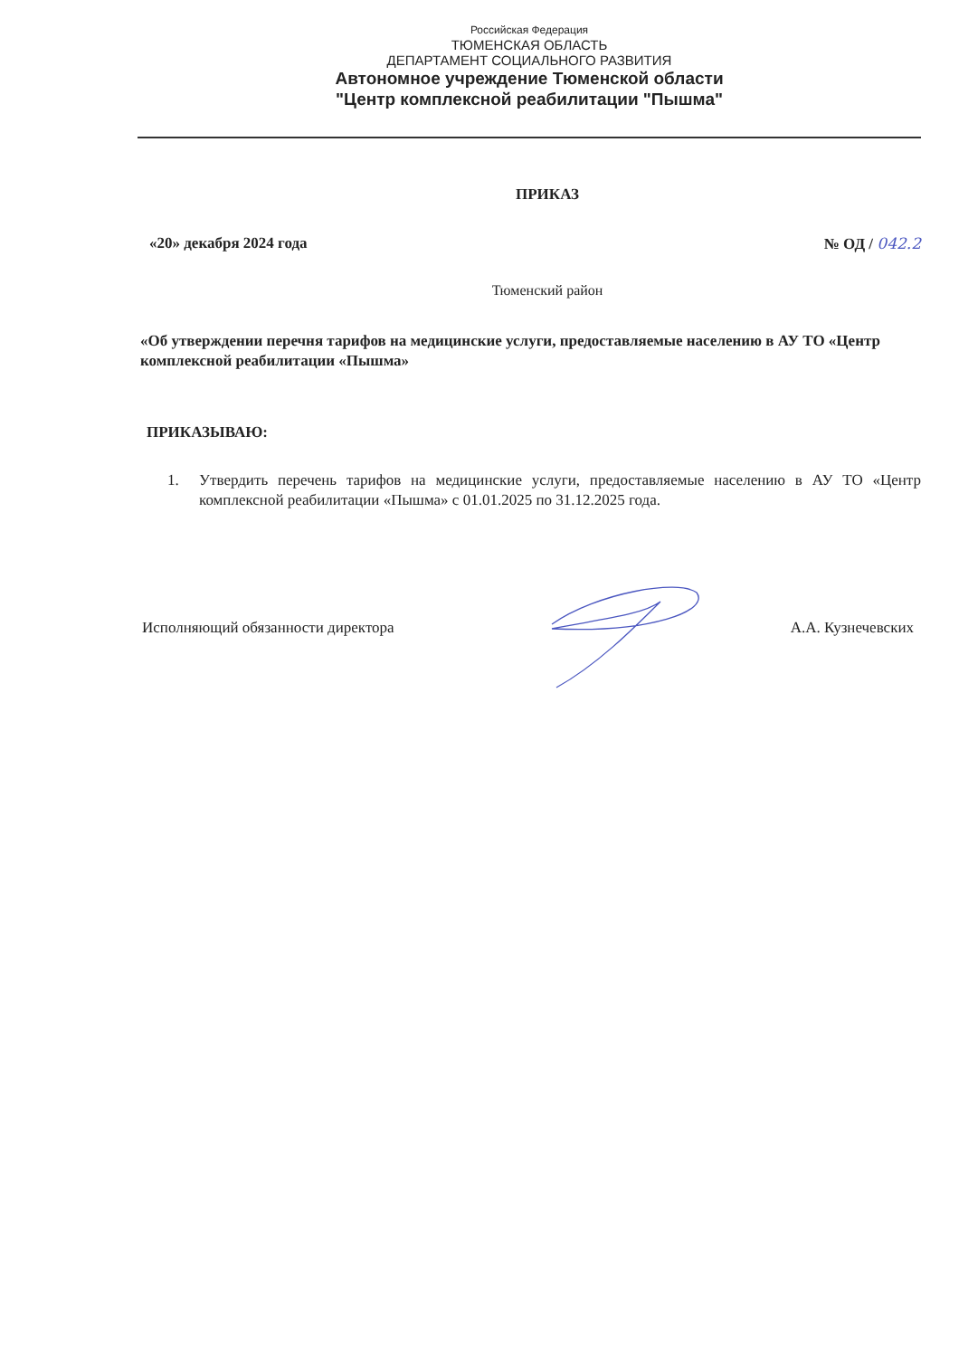Российская Федерация
ТЮМЕНСКАЯ ОБЛАСТЬ
ДЕПАРТАМЕНТ СОЦИАЛЬНОГО РАЗВИТИЯ
Автономное учреждение Тюменской области
"Центр комплексной реабилитации "Пышма"
ПРИКАЗ
«20» декабря 2024 года № ОД / 042.2
Тюменский район
«Об утверждении перечня тарифов на медицинские услуги, предоставляемые населению в АУ ТО «Центр комплексной реабилитации «Пышма»
ПРИКАЗЫВАЮ:
1. Утвердить перечень тарифов на медицинские услуги, предоставляемые населению в АУ ТО «Центр комплексной реабилитации «Пышма» с 01.01.2025 по 31.12.2025 года.
Исполняющий обязанности директора А.А. Кузнечевских